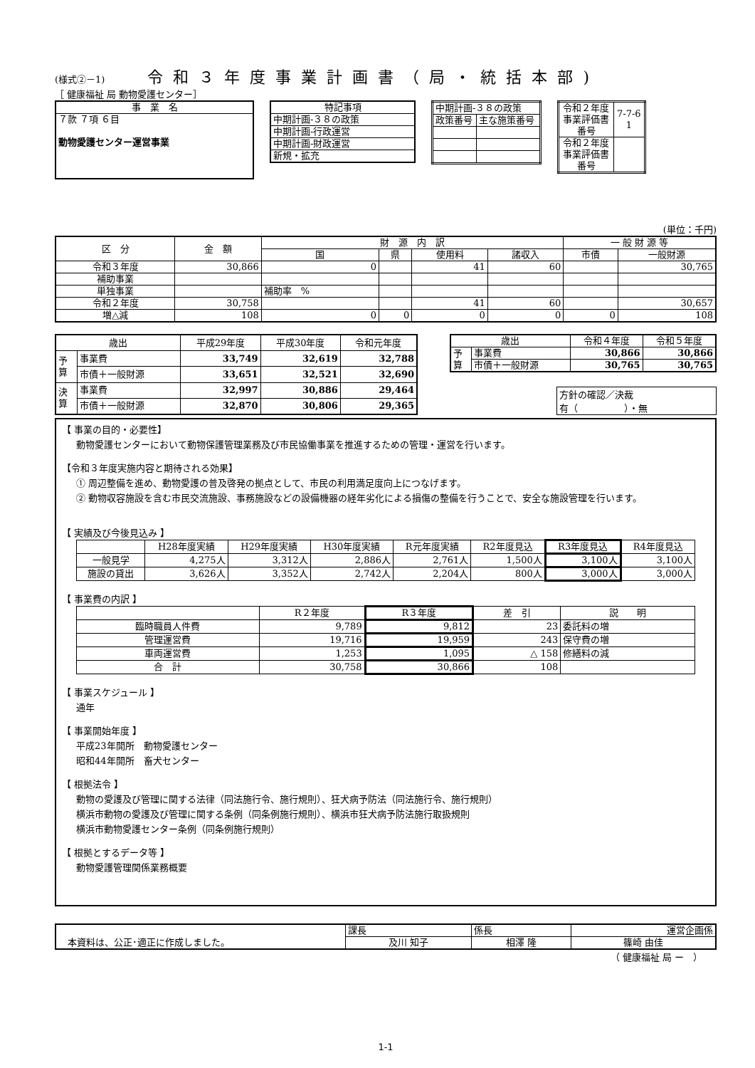(様式②－1)
令和３年度事業計画書（局・統括本部)
［ 健康福祉 局 動物愛護センター］
| 事 業 名 |
| ７款 ７項 ６目 動物愛護センター運営事業 |
| 特記事項 |
| 中期計画-３８の政策 |
| 中期計画-行政運営 |
| 中期計画-財政運営 |
| 新規・拡充 |
| 中期計画-３８の政策 | |
| 政策番号 | 主な施策番号 |
| 令和２年度 事業評価書 番号 | 7-7-6 1 |
| 令和２年度 事業評価書 番号 | |
(単位：千円)
| 区 分 | 金 額 | 財 源 内 訳 | | | | 一 般 財 源 等 | |
| --- | --- | --- | --- | --- | --- | --- | --- |
| | | 国 | 県 | 使用料 | 諸収入 | 市債 | 一般財源 |
| 令和３年度 | 30,866 | 0 | | 41 | 60 | | 30,765 |
| 補助事業 | | | | | | | |
| 単独事業 | | 補助率 % | | | | | |
| 令和２年度 | 30,758 | | | 41 | 60 | | 30,657 |
| 増△減 | 108 | 0 | 0 | 0 | 0 | 0 | 108 |
| 歳出 | | 平成29年度 | 平成30年度 | 令和元年度 |
| --- | --- | --- | --- | --- |
| 予 算 | 事業費 | 33,749 | 32,619 | 32,788 |
| | 市債＋一般財源 | 33,651 | 32,521 | 32,690 |
| 決 算 | 事業費 | 32,997 | 30,886 | 29,464 |
| | 市債＋一般財源 | 32,870 | 30,806 | 29,365 |
| 歳出 | | 令和４年度 | 令和５年度 |
| --- | --- | --- | --- |
| 予 算 | 事業費 | 30,866 | 30,866 |
| | 市債＋一般財源 | 30,765 | 30,765 |
方針の確認／決裁
有（　　　　　）・無
【 事業の目的・必要性】
動物愛護センターにおいて動物保護管理業務及び市民協働事業を推進するための管理・運営を行います。
【令和３年度実施内容と期待される効果】
① 周辺整備を進め、動物愛護の普及啓発の拠点として、市民の利用満足度向上につなげます。
② 動物収容施設を含む市民交流施設、事務施設などの設備機器の経年劣化による損傷の整備を行うことで、安全な施設管理を行います。
【 実績及び今後見込み 】
| | H28年度実績 | H29年度実績 | H30年度実績 | R元年度実績 | R2年度見込 | R3年度見込 | R4年度見込 |
| --- | --- | --- | --- | --- | --- | --- | --- |
| 一般見学 | 4,275人 | 3,312人 | 2,886人 | 2,761人 | 1,500人 | 3,100人 | 3,100人 |
| 施設の貸出 | 3,626人 | 3,352人 | 2,742人 | 2,204人 | 800人 | 3,000人 | 3,000人 |
【 事業費の内訳 】
| | R２年度 | R３年度 | 差 引 | 説 明 |
| --- | --- | --- | --- | --- |
| 臨時職員人件費 | 9,789 | 9,812 | 23 | 委託料の増 |
| 管理運営費 | 19,716 | 19,959 | 243 | 保守費の増 |
| 車両運営費 | 1,253 | 1,095 | △ 158 | 修繕料の減 |
| 合 計 | 30,758 | 30,866 | 108 | |
【 事業スケジュール 】
通年
【 事業開始年度 】
平成23年開所　動物愛護センター
昭和44年開所　畜犬センター
【 根拠法令 】
動物の愛護及び管理に関する法律（同法施行令、施行規則）、狂犬病予防法（同法施行令、施行規則）
横浜市動物の愛護及び管理に関する条例（同条例施行規則）、横浜市狂犬病予防法施行取扱規則
横浜市動物愛護センター条例（同条例施行規則）
【 根拠とするデータ等 】
動物愛護管理関係業務概要
| 本資料は、公正･適正に作成しました。 | 課長 | 係長 | 運営企画係 |
| | 及川 知子 | 相澤 隆 | 篠崎 由佳 |
（ 健康福祉 局 ー　）
1-1